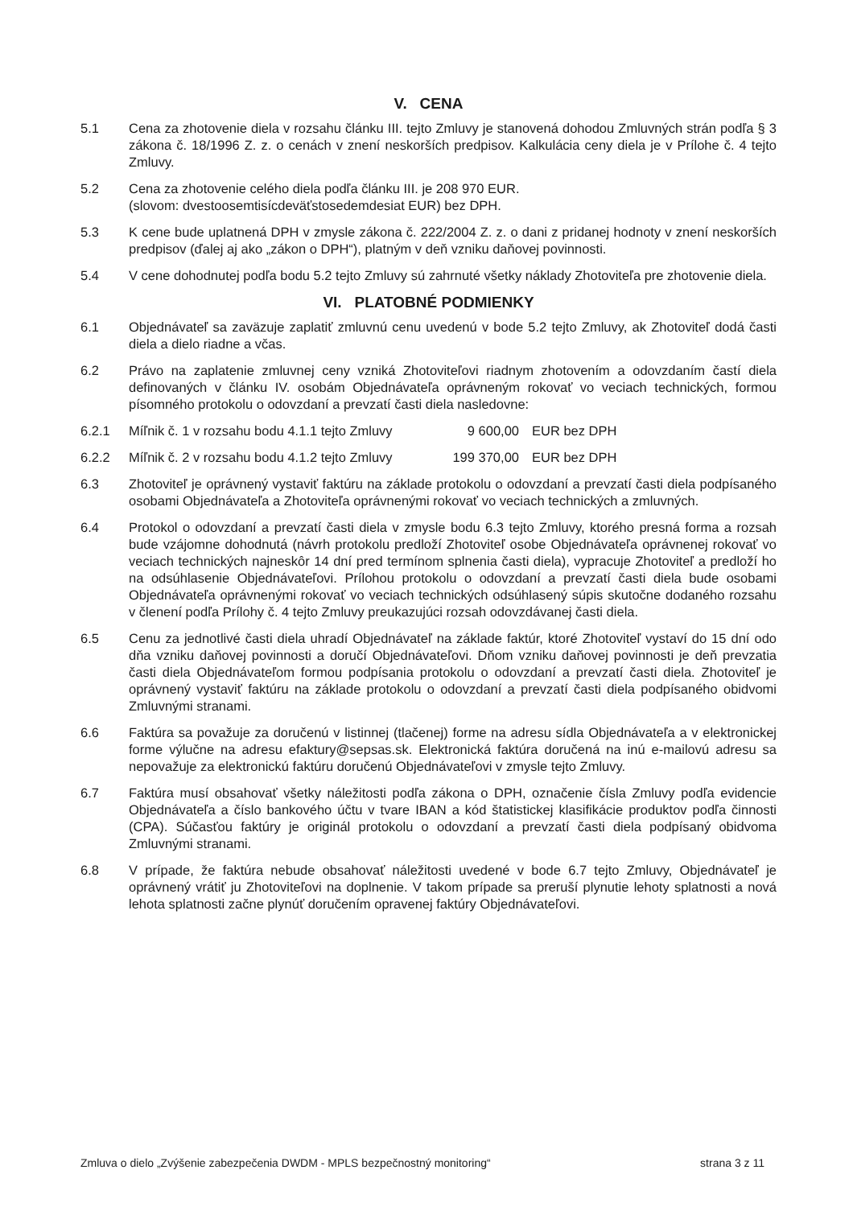V. CENA
5.1 Cena za zhotovenie diela v rozsahu článku III. tejto Zmluvy je stanovená dohodou Zmluvných strán podľa § 3 zákona č. 18/1996 Z. z. o cenách v znení neskorších predpisov. Kalkulácia ceny diela je v Prílohe č. 4 tejto Zmluvy.
5.2 Cena za zhotovenie celého diela podľa článku III. je 208 970 EUR.
(slovom: dvestoosemtisícdeväťstosedemdesiat EUR) bez DPH.
5.3 K cene bude uplatnená DPH v zmysle zákona č. 222/2004 Z. z. o dani z pridanej hodnoty v znení neskorších predpisov (ďalej aj ako „zákon o DPH“), platným v deň vzniku daňovej povinnosti.
5.4 V cene dohodnutej podľa bodu 5.2 tejto Zmluvy sú zahrnuté všetky náklady Zhotoviteľa pre zhotovenie diela.
VI. PLATOBNÉ PODMIENKY
6.1 Objednávateľ sa zaväzuje zaplatiť zmluvnú cenu uvedenú v bode 5.2 tejto Zmluvy, ak Zhotoviteľ dodá časti diela a dielo riadne a včas.
6.2 Právo na zaplatenie zmluvnej ceny vzniká Zhotoviteľovi riadnym zhotovením a odovzdaním častí diela definovaných v článku IV. osobám Objednávateľa oprávneným rokovať vo veciach technických, formou písomného protokolu o odovzdaní a prevzatí časti diela nasledovne:
6.2.1 Míľnik č. 1 v rozsahu bodu 4.1.1 tejto Zmluvy
9 600,00 EUR bez DPH
6.2.2 Míľnik č. 2 v rozsahu bodu 4.1.2 tejto Zmluvy
199 370,00
EUR bez DPH
6.3 Zhotoviteľ je oprávnený vystaviť faktúru na základe protokolu o odovzdaní a prevzatí časti diela podpísaného osobami Objednávateľa a Zhotoviteľa oprávnenými rokovať vo veciach technických a zmluvných.
6.4 Protokol o odovzdaní a prevzatí časti diela v zmysle bodu 6.3 tejto Zmluvy, ktorého presná forma a rozsah bude vzájomne dohodnutá (návrh protokolu predloží Zhotoviteľ osobe Objednávateľa oprávnenej rokovať vo veciach technických najneskôr 14 dní pred termínom splnenia časti diela), vypracuje Zhotoviteľ a predloží ho na odsúhlasenie Objednávateľovi. Prílohou protokolu o odovzdaní a prevzatí časti diela bude osobami Objednávateľa oprávnenými rokovať vo veciach technických odsúhlasený súpis skutočne dodaného rozsahu v členení podľa Prílohy č. 4 tejto Zmluvy preukazujúci rozsah odovzdávanej časti diela.
6.5 Cenu za jednotlivé časti diela uhradí Objednávateľ na základe faktúr, ktoré Zhotoviteľ vystaví do 15 dní odo dňa vzniku daňovej povinnosti a doručí Objednávateľovi. Dňom vzniku daňovej povinnosti je deň prevzatia časti diela Objednávateľom formou podpísania protokolu o odovzdaní a prevzatí časti diela. Zhotoviteľ je oprávnený vystaviť faktúru na základe protokolu o odovzdaní a prevzatí časti diela podpísaného obidvomi Zmluvnými stranami.
6.6 Faktúra sa považuje za doručenú v listinnej (tlačenej) forme na adresu sídla Objednávateľa a v elektronickej forme výlučne na adresu efaktury@sepsas.sk. Elektronická faktúra doručená na inú e-mailovú adresu sa nepovažuje za elektronickú faktúru doručenú Objednávateľovi v zmysle tejto Zmluvy.
6.7 Faktúra musí obsahovať všetky náležitosti podľa zákona o DPH, označenie čísla Zmluvy podľa evidencie Objednávateľa a číslo bankového účtu v tvare IBAN a kód štatistickej klasifikácie produktov podľa činnosti (CPA). Súčasťou faktúry je originál protokolu o odovzdaní a prevzatí časti diela podpísaný obidvoma Zmluvnými stranami.
6.8 V prípade, že faktúra nebude obsahovať náležitosti uvedené v bode 6.7 tejto Zmluvy, Objednávateľ je oprávnený vrátiť ju Zhotoviteľovi na doplnenie. V takom prípade sa preruší plynutie lehoty splatnosti a nová lehota splatnosti začne plynúť doručením opravenej faktúry Objednávateľovi.
Zmluva o dielo „Zvýšenie zabezpečenia DWDM - MPLS bezpečnostný monitoring“ strana 3 z 11